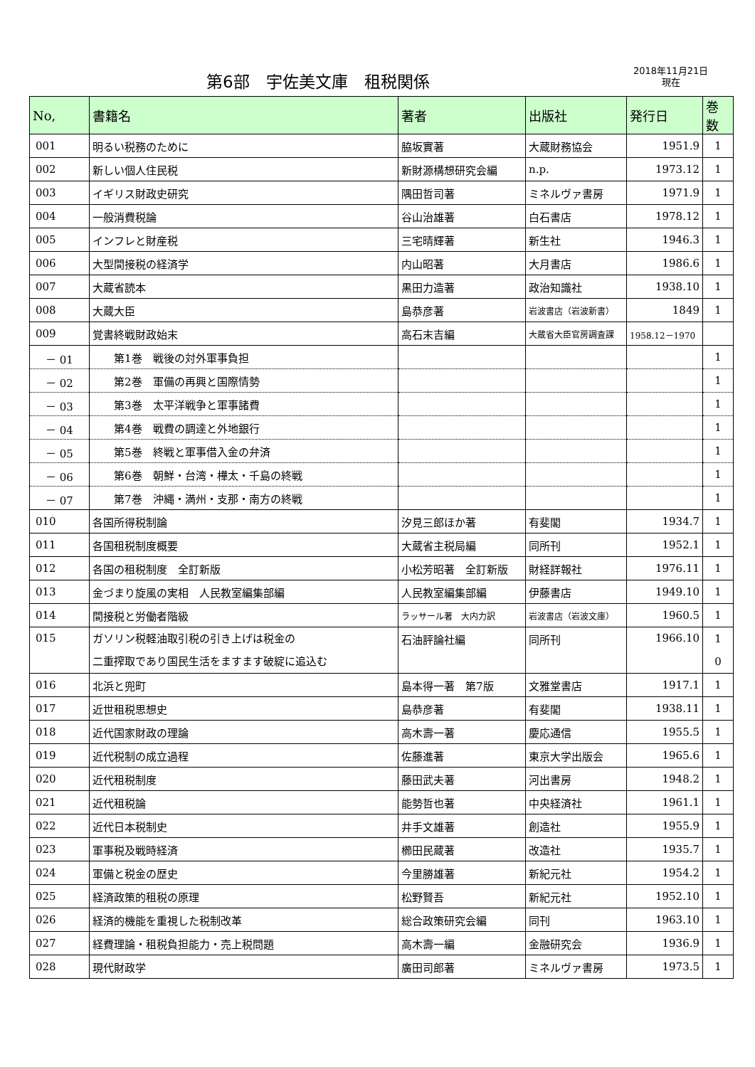第6部　宇佐美文庫　租税関係
2018年11月21日
現在
| No, | 書籍名 | 著者 | 出版社 | 発行日 | 巻数 |
| --- | --- | --- | --- | --- | --- |
| 001 | 明るい税務のために | 脇坂實著 | 大蔵財務協会 | 1951.9 | 1 |
| 002 | 新しい個人住民税 | 新財源構想研究会編 | n.p. | 1973.12 | 1 |
| 003 | イギリス財政史研究 | 隅田哲司著 | ミネルヴァ書房 | 1971.9 | 1 |
| 004 | 一般消費税論 | 谷山治雄著 | 白石書店 | 1978.12 | 1 |
| 005 | インフレと財産税 | 三宅晴輝著 | 新生社 | 1946.3 | 1 |
| 006 | 大型間接税の経済学 | 内山昭著 | 大月書店 | 1986.6 | 1 |
| 007 | 大蔵省読本 | 黒田力造著 | 政治知識社 | 1938.10 | 1 |
| 008 | 大蔵大臣 | 島恭彦著 | 岩波書店（岩波新書） | 1849 | 1 |
| 009 | 覚書終戦財政始末 | 高石末吉編 | 大蔵省大臣官房調査課 | 1958.12－1970 | |
| － 01 | 第1巻 戦後の対外軍事負担 | | | | 1 |
| － 02 | 第2巻 軍備の再興と国際情勢 | | | | 1 |
| － 03 | 第3巻 太平洋戦争と軍事諸費 | | | | 1 |
| － 04 | 第4巻 戦費の調達と外地銀行 | | | | 1 |
| － 05 | 第5巻 終戦と軍事借入金の弁済 | | | | 1 |
| － 06 | 第6巻 朝鮮・台湾・樺太・千島の終戦 | | | | 1 |
| － 07 | 第7巻 沖縄・満州・支那・南方の終戦 | | | | 1 |
| 010 | 各国所得税制論 | 汐見三郎ほか著 | 有斐閣 | 1934.7 | 1 |
| 011 | 各国租税制度概要 | 大蔵省主税局編 | 同所刊 | 1952.1 | 1 |
| 012 | 各国の租税制度 全訂新版 | 小松芳昭著 全訂新版 | 財経詳報社 | 1976.11 | 1 |
| 013 | 金づまり旋風の実相 人民教室編集部編 | 人民教室編集部編 | 伊藤書店 | 1949.10 | 1 |
| 014 | 間接税と労働者階級 | ラッサール著 大内力訳 | 岩波書店（岩波文庫） | 1960.5 | 1 |
| 015 | ガソリン税軽油取引税の引き上げは税金の 二重搾取であり国民生活をますます破綻に追込む | 石油評論社編 | 同所刊 | 1966.10 | 1 0 |
| 016 | 北浜と兜町 | 島本得一著 第7版 | 文雅堂書店 | 1917.1 | 1 |
| 017 | 近世租税思想史 | 島恭彦著 | 有斐閣 | 1938.11 | 1 |
| 018 | 近代国家財政の理論 | 高木壽一著 | 慶応通信 | 1955.5 | 1 |
| 019 | 近代税制の成立過程 | 佐藤進著 | 東京大学出版会 | 1965.6 | 1 |
| 020 | 近代租税制度 | 藤田武夫著 | 河出書房 | 1948.2 | 1 |
| 021 | 近代租税論 | 能勢哲也著 | 中央経済社 | 1961.1 | 1 |
| 022 | 近代日本税制史 | 井手文雄著 | 創造社 | 1955.9 | 1 |
| 023 | 軍事税及戦時経済 | 櫛田民蔵著 | 改造社 | 1935.7 | 1 |
| 024 | 軍備と税金の歴史 | 今里勝雄著 | 新紀元社 | 1954.2 | 1 |
| 025 | 経済政策的租税の原理 | 松野賢吾 | 新紀元社 | 1952.10 | 1 |
| 026 | 経済的機能を重視した税制改革 | 総合政策研究会編 | 同刊 | 1963.10 | 1 |
| 027 | 経費理論・租税負担能力・売上税問題 | 高木壽一編 | 金融研究会 | 1936.9 | 1 |
| 028 | 現代財政学 | 廣田司郎著 | ミネルヴァ書房 | 1973.5 | 1 |